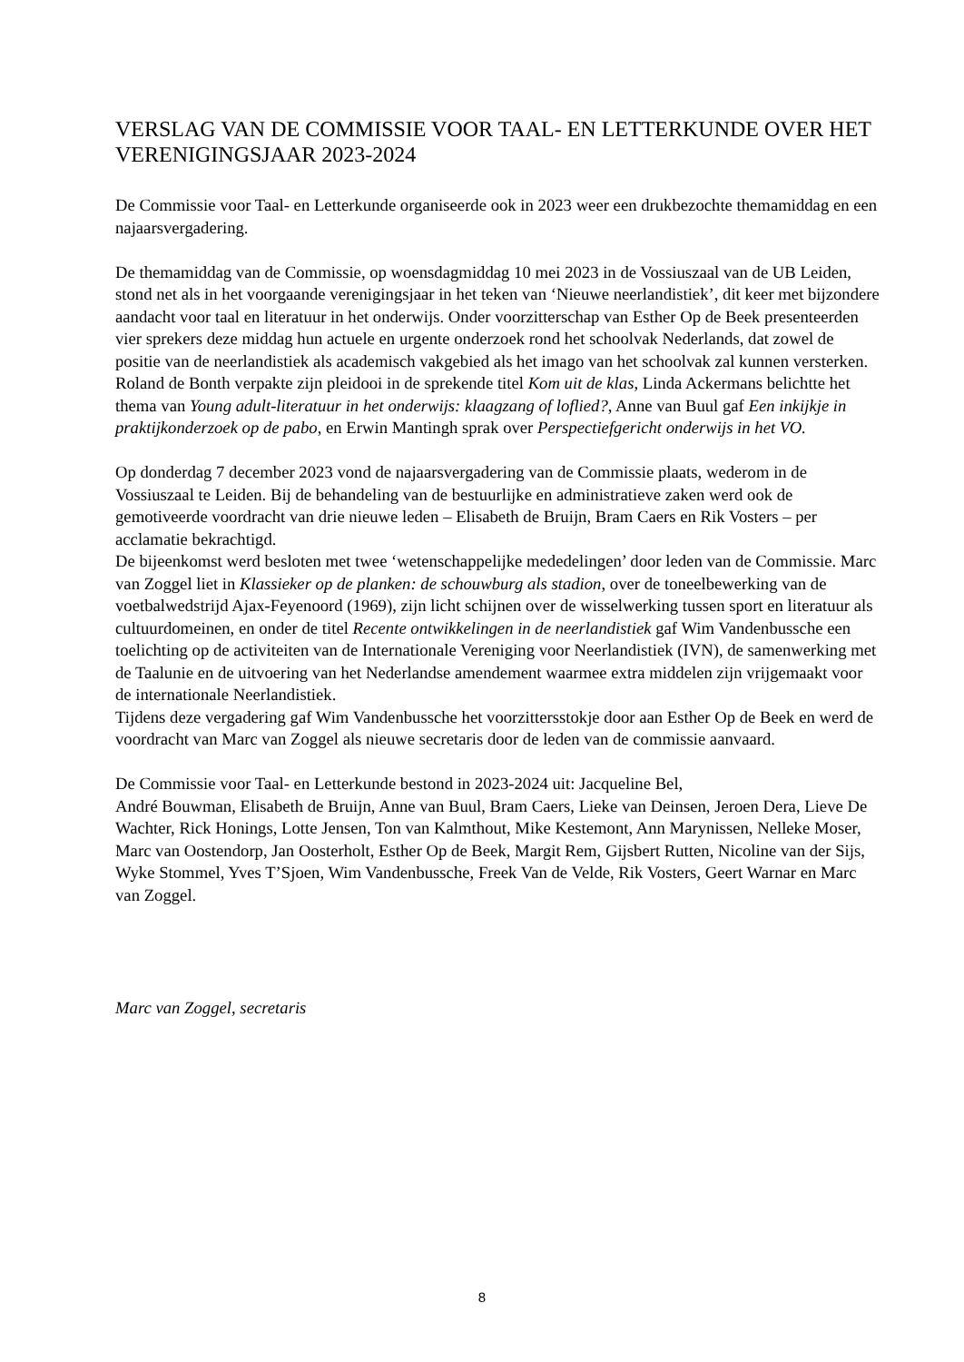VERSLAG VAN DE COMMISSIE VOOR TAAL- EN LETTERKUNDE OVER HET VERENIGINGSJAAR 2023-2024
De Commissie voor Taal- en Letterkunde organiseerde ook in 2023 weer een drukbezochte themamiddag en een najaarsvergadering.
De themamiddag van de Commissie, op woensdagmiddag 10 mei 2023 in de Vossiuszaal van de UB Leiden, stond net als in het voorgaande verenigingsjaar in het teken van ‘Nieuwe neerlandistiek’, dit keer met bijzondere aandacht voor taal en literatuur in het onderwijs. Onder voorzitterschap van Esther Op de Beek presenteerden vier sprekers deze middag hun actuele en urgente onderzoek rond het schoolvak Nederlands, dat zowel de positie van de neerlandistiek als academisch vakgebied als het imago van het schoolvak zal kunnen versterken. Roland de Bonth verpakte zijn pleidooi in de sprekende titel Kom uit de klas, Linda Ackermans belichtte het thema van Young adult-literatuur in het onderwijs: klaagzang of loflied?, Anne van Buul gaf Een inkijkje in praktijkonderzoek op de pabo, en Erwin Mantingh sprak over Perspectiefgericht onderwijs in het VO.
Op donderdag 7 december 2023 vond de najaarsvergadering van de Commissie plaats, wederom in de Vossiuszaal te Leiden. Bij de behandeling van de bestuurlijke en administratieve zaken werd ook de gemotiveerde voordracht van drie nieuwe leden – Elisabeth de Bruijn, Bram Caers en Rik Vosters – per acclamatie bekrachtigd.
De bijeenkomst werd besloten met twee ‘wetenschappelijke mededelingen’ door leden van de Commissie. Marc van Zoggel liet in Klassieker op de planken: de schouwburg als stadion, over de toneelbewerking van de voetbalwedstrijd Ajax-Feyenoord (1969), zijn licht schijnen over de wisselwerking tussen sport en literatuur als cultuurdomeinen, en onder de titel Recente ontwikkelingen in de neerlandistiek gaf Wim Vandenbussche een toelichting op de activiteiten van de Internationale Vereniging voor Neerlandistiek (IVN), de samenwerking met de Taalunie en de uitvoering van het Nederlandse amendement waarmee extra middelen zijn vrijgemaakt voor de internationale Neerlandistiek.
Tijdens deze vergadering gaf Wim Vandenbussche het voorzittersstokje door aan Esther Op de Beek en werd de voordracht van Marc van Zoggel als nieuwe secretaris door de leden van de commissie aanvaard.
De Commissie voor Taal- en Letterkunde bestond in 2023-2024 uit: Jacqueline Bel,
André Bouwman, Elisabeth de Bruijn, Anne van Buul, Bram Caers, Lieke van Deinsen, Jeroen Dera, Lieve De Wachter, Rick Honings, Lotte Jensen, Ton van Kalmthout, Mike Kestemont, Ann Marynissen, Nelleke Moser, Marc van Oostendorp, Jan Oosterholt, Esther Op de Beek, Margit Rem, Gijsbert Rutten, Nicoline van der Sijs, Wyke Stommel, Yves T’Sjoen, Wim Vandenbussche, Freek Van de Velde, Rik Vosters, Geert Warnar en Marc van Zoggel.
Marc van Zoggel, secretaris
8